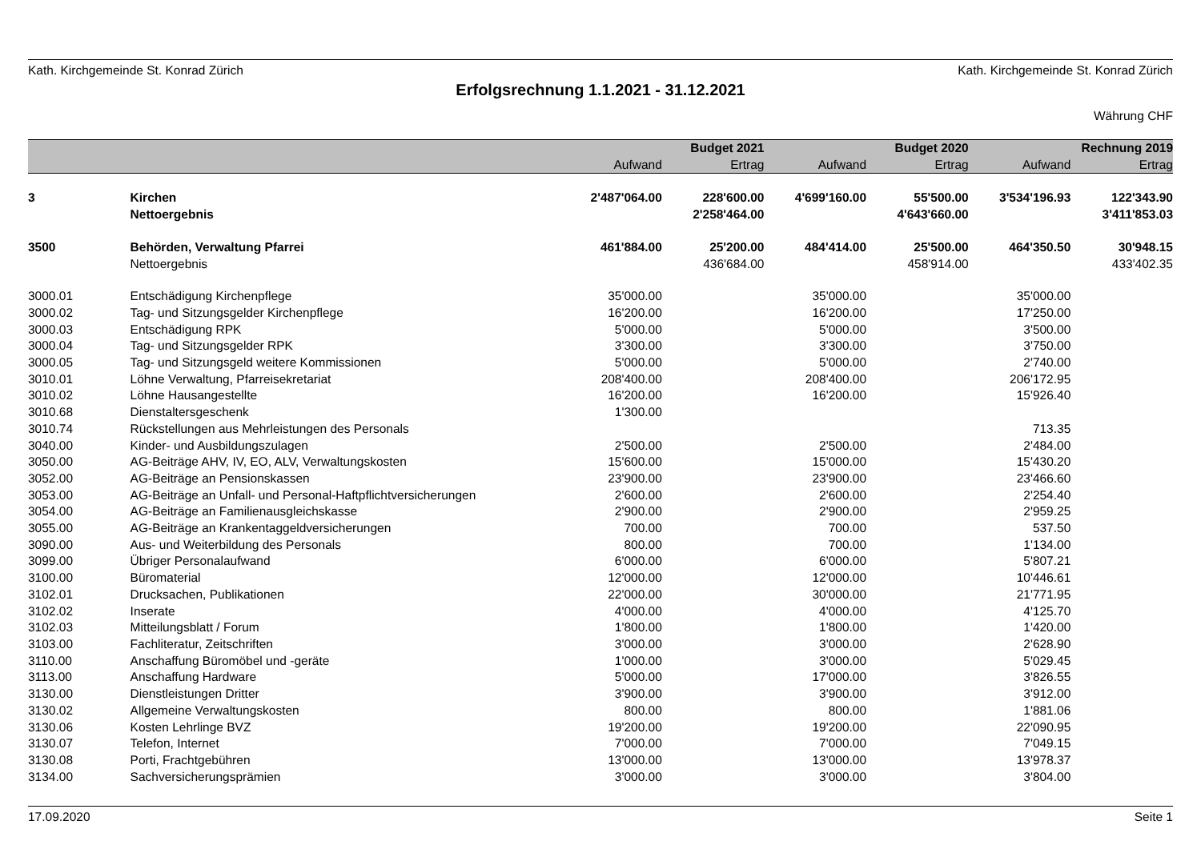Kath. Kirchgemeinde St. Konrad Zürich Kath. Kirchgemeinde St. Konrad Zürich
Erfolgsrechnung 1.1.2021 - 31.12.2021
Währung CHF
| | | | Budget 2021 | | Budget 2020 | | Rechnung 2019 |
| --- | --- | --- | --- | --- | --- | --- | --- |
| | | Aufwand | Ertrag | Aufwand | Ertrag | Aufwand | Ertrag |
| 3 | Kirchen | 2'487'064.00 | 228'600.00 | 4'699'160.00 | 55'500.00 | 3'534'196.93 | 122'343.90 |
| | Nettoergebnis | | 2'258'464.00 | | 4'643'660.00 | | 3'411'853.03 |
| 3500 | Behörden, Verwaltung Pfarrei | 461'884.00 | 25'200.00 | 484'414.00 | 25'500.00 | 464'350.50 | 30'948.15 |
| | Nettoergebnis | | 436'684.00 | | 458'914.00 | | 433'402.35 |
| 3000.01 | Entschädigung Kirchenpflege | 35'000.00 | | 35'000.00 | | 35'000.00 | |
| 3000.02 | Tag- und Sitzungsgelder Kirchenpflege | 16'200.00 | | 16'200.00 | | 17'250.00 | |
| 3000.03 | Entschädigung RPK | 5'000.00 | | 5'000.00 | | 3'500.00 | |
| 3000.04 | Tag- und Sitzungsgelder RPK | 3'300.00 | | 3'300.00 | | 3'750.00 | |
| 3000.05 | Tag- und Sitzungsgeld weitere Kommissionen | 5'000.00 | | 5'000.00 | | 2'740.00 | |
| 3010.01 | Löhne Verwaltung, Pfarreisekretariat | 208'400.00 | | 208'400.00 | | 206'172.95 | |
| 3010.02 | Löhne Hausangestellte | 16'200.00 | | 16'200.00 | | 15'926.40 | |
| 3010.68 | Dienstaltersgeschenk | 1'300.00 | | | | | |
| 3010.74 | Rückstellungen aus Mehrleistungen des Personals | | | | | 713.35 | |
| 3040.00 | Kinder- und Ausbildungszulagen | 2'500.00 | | 2'500.00 | | 2'484.00 | |
| 3050.00 | AG-Beiträge AHV, IV, EO, ALV, Verwaltungskosten | 15'600.00 | | 15'000.00 | | 15'430.20 | |
| 3052.00 | AG-Beiträge an Pensionskassen | 23'900.00 | | 23'900.00 | | 23'466.60 | |
| 3053.00 | AG-Beiträge an Unfall- und Personal-Haftpflichtversicherungen | 2'600.00 | | 2'600.00 | | 2'254.40 | |
| 3054.00 | AG-Beiträge an Familienausgleichskasse | 2'900.00 | | 2'900.00 | | 2'959.25 | |
| 3055.00 | AG-Beiträge an Krankentaggeldversicherungen | 700.00 | | 700.00 | | 537.50 | |
| 3090.00 | Aus- und Weiterbildung des Personals | 800.00 | | 700.00 | | 1'134.00 | |
| 3099.00 | Übriger Personalaufwand | 6'000.00 | | 6'000.00 | | 5'807.21 | |
| 3100.00 | Büromaterial | 12'000.00 | | 12'000.00 | | 10'446.61 | |
| 3102.01 | Drucksachen, Publikationen | 22'000.00 | | 30'000.00 | | 21'771.95 | |
| 3102.02 | Inserate | 4'000.00 | | 4'000.00 | | 4'125.70 | |
| 3102.03 | Mitteilungsblatt / Forum | 1'800.00 | | 1'800.00 | | 1'420.00 | |
| 3103.00 | Fachliteratur, Zeitschriften | 3'000.00 | | 3'000.00 | | 2'628.90 | |
| 3110.00 | Anschaffung Büromöbel und -geräte | 1'000.00 | | 3'000.00 | | 5'029.45 | |
| 3113.00 | Anschaffung Hardware | 5'000.00 | | 17'000.00 | | 3'826.55 | |
| 3130.00 | Dienstleistungen Dritter | 3'900.00 | | 3'900.00 | | 3'912.00 | |
| 3130.02 | Allgemeine Verwaltungskosten | 800.00 | | 800.00 | | 1'881.06 | |
| 3130.06 | Kosten Lehrlinge BVZ | 19'200.00 | | 19'200.00 | | 22'090.95 | |
| 3130.07 | Telefon, Internet | 7'000.00 | | 7'000.00 | | 7'049.15 | |
| 3130.08 | Porti, Frachtgebühren | 13'000.00 | | 13'000.00 | | 13'978.37 | |
| 3134.00 | Sachversicherungsprämien | 3'000.00 | | 3'000.00 | | 3'804.00 | |
17.09.2020 Seite 1